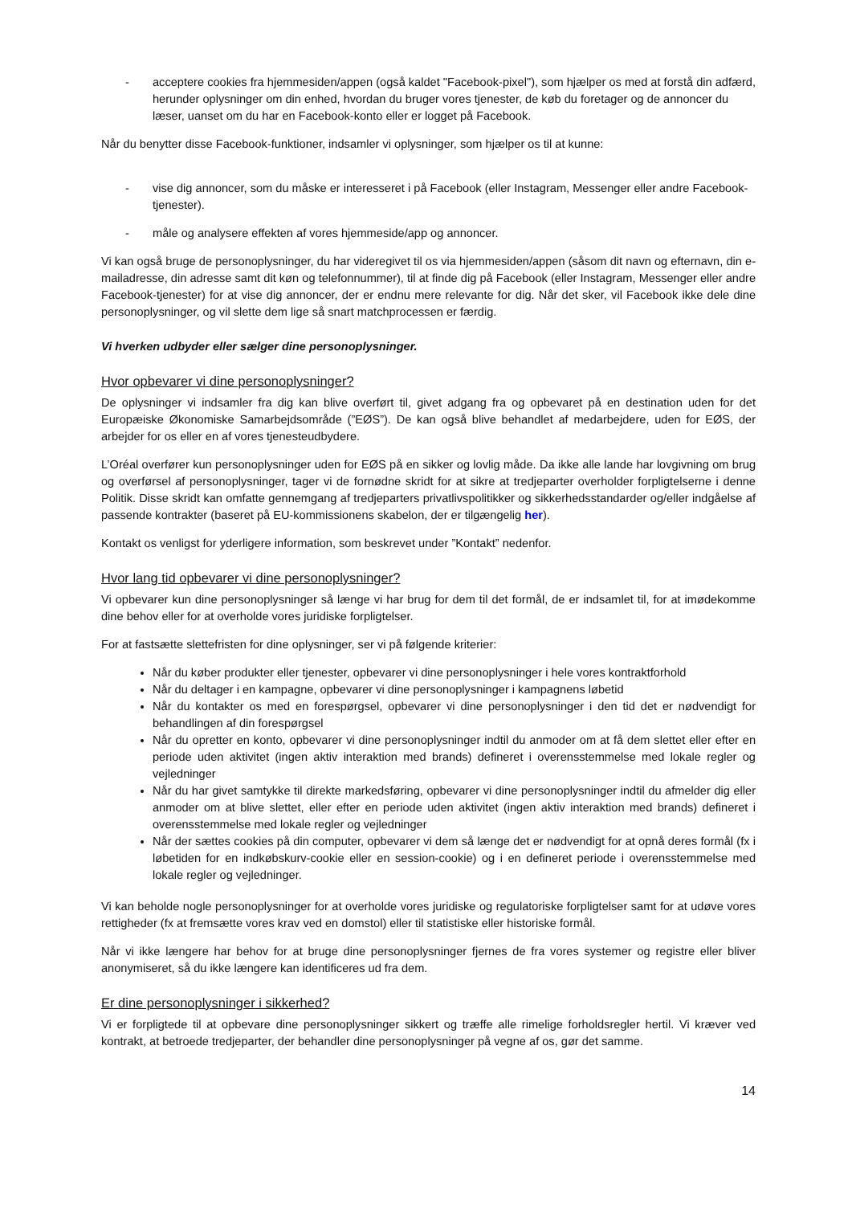- acceptere cookies fra hjemmesiden/appen (også kaldet "Facebook-pixel"), som hjælper os med at forstå din adfærd, herunder oplysninger om din enhed, hvordan du bruger vores tjenester, de køb du foretager og de annoncer du læser, uanset om du har en Facebook-konto eller er logget på Facebook.
Når du benytter disse Facebook-funktioner, indsamler vi oplysninger, som hjælper os til at kunne:
- vise dig annoncer, som du måske er interesseret i på Facebook (eller Instagram, Messenger eller andre Facebook-tjenester).
- måle og analysere effekten af vores hjemmeside/app og annoncer.
Vi kan også bruge de personoplysninger, du har videregivet til os via hjemmesiden/appen (såsom dit navn og efternavn, din e-mailadresse, din adresse samt dit køn og telefonnummer), til at finde dig på Facebook (eller Instagram, Messenger eller andre Facebook-tjenester) for at vise dig annoncer, der er endnu mere relevante for dig. Når det sker, vil Facebook ikke dele dine personoplysninger, og vil slette dem lige så snart matchprocessen er færdig.
Vi hverken udbyder eller sælger dine personoplysninger.
Hvor opbevarer vi dine personoplysninger?
De oplysninger vi indsamler fra dig kan blive overført til, givet adgang fra og opbevaret på en destination uden for det Europæiske Økonomiske Samarbejdsområde (”EØS”). De kan også blive behandlet af medarbejdere, uden for EØS, der arbejder for os eller en af vores tjenesteudbydere.
L’Oréal overfører kun personoplysninger uden for EØS på en sikker og lovlig måde. Da ikke alle lande har lovgivning om brug og overførsel af personoplysninger, tager vi de fornødne skridt for at sikre at tredjeparter overholder forpligtelserne i denne Politik. Disse skridt kan omfatte gennemgang af tredjeparters privatlivspolitikker og sikkerhedsstandarder og/eller indgåelse af passende kontrakter (baseret på EU-kommissionens skabelon, der er tilgængelig her).
Kontakt os venligst for yderligere information, som beskrevet under ”Kontakt” nedenfor.
Hvor lang tid opbevarer vi dine personoplysninger?
Vi opbevarer kun dine personoplysninger så længe vi har brug for dem til det formål, de er indsamlet til, for at imødekomme dine behov eller for at overholde vores juridiske forpligtelser.
For at fastsætte slettefristen for dine oplysninger, ser vi på følgende kriterier:
Når du køber produkter eller tjenester, opbevarer vi dine personoplysninger i hele vores kontraktforhold
Når du deltager i en kampagne, opbevarer vi dine personoplysninger i kampagnens løbetid
Når du kontakter os med en forespørgsel, opbevarer vi dine personoplysninger i den tid det er nødvendigt for behandlingen af din forespørgsel
Når du opretter en konto, opbevarer vi dine personoplysninger indtil du anmoder om at få dem slettet eller efter en periode uden aktivitet (ingen aktiv interaktion med brands) defineret i overensstemmelse med lokale regler og vejledninger
Når du har givet samtykke til direkte markedsføring, opbevarer vi dine personoplysninger indtil du afmelder dig eller anmoder om at blive slettet, eller efter en periode uden aktivitet (ingen aktiv interaktion med brands) defineret i overensstemmelse med lokale regler og vejledninger
Når der sættes cookies på din computer, opbevarer vi dem så længe det er nødvendigt for at opnå deres formål (fx i løbetiden for en indkøbskurv-cookie eller en session-cookie) og i en defineret periode i overensstemmelse med lokale regler og vejledninger.
Vi kan beholde nogle personoplysninger for at overholde vores juridiske og regulatoriske forpligtelser samt for at udøve vores rettigheder (fx at fremsætte vores krav ved en domstol) eller til statistiske eller historiske formål.
Når vi ikke længere har behov for at bruge dine personoplysninger fjernes de fra vores systemer og registre eller bliver anonymiseret, så du ikke længere kan identificeres ud fra dem.
Er dine personoplysninger i sikkerhed?
Vi er forpligtede til at opbevare dine personoplysninger sikkert og træffe alle rimelige forholdsregler hertil. Vi kræver ved kontrakt, at betroede tredjeparter, der behandler dine personoplysninger på vegne af os, gør det samme.
14